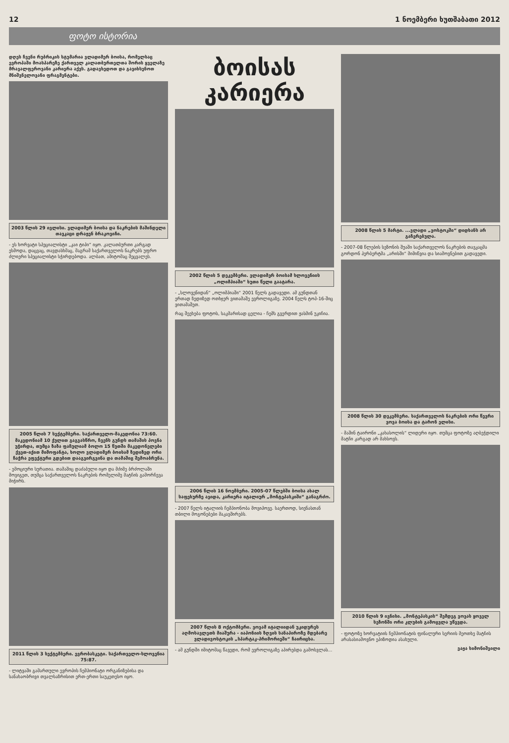12 1 ნოემბერი ხუთშაბათი 2012
ფოტო ისტორია
დღეს ჩვენი რუბრიკის სტუმარია ვლადიმერ ბოისა, რომელსაც ევროპაში მოასპარეზე ქართველ კალათბურთელთა შორის ყველაზე მრავალფეროვანი კარიერა აქვს. გადავხედოთ და გავიხსენოთ მნიშვნელოვანი ფრაგმენტები.
2003 წლის 29 ივლისი. ვლადიმერ ბოისა და ნაკრების მაშინდელი თავკაცი დრაჟენ ბრაკოვიჩი.
- ეს ხორვატი სპეციალისტი „კაი ტიპი“ იყო. კალათბურთი კარგად ესმოდა, დაცვაც, თავდასხმაც, მაგრამ საქართველოს ნაკრებს უფრო ძლიერი სპეციალისტი სჭირდებოდა. ალბათ, ამიტომაც შეცვალეს.
2005 წლის 7 სექტემბერი. საქართველო-მაკედონია 73:60. მაკედონიამ 10 ქულით გაგვასწრო, ჩვენს გუნდს თამაშის პოვნა უჭირდა, თუმცა ზაზა ფაჩულიამ ბოლო 15 წუთში მაკედონელები ქვეთ-იქით მიმოფანტა, ხოლო ვლადიმერ ბოისამ ზედიზედ ორი ჩაჭრა ეფექტური გდებით დააგვირგვინა და თამაშიც შემოაბრუნა.
- ემოციური სურათია. თამაშიც დაძაბული იყო და მძიმე ბრძოლაში მოვიგეთ, თუმცა საქართველოს ნაკრების რომელიმე მატჩის გამორჩევა მიჭირს.
2011 წლის 3 სექტემბერი. ევრობასკეტი. საქართველო-სლოვენია 75:87.
- ლიტვაში გამართული ევროპის ჩემპიონატი ორგანიზებისა და სანახაობრივი თვალსაზრისით ერთ-ერთი საუკეთესო იყო.
ბოისას კარიერა
2002 წლის 5 დეკემბერი. ვლადიმერ ბოისამ სლოვენიის „ოლიმპიაში“ ხუთი წელი გაატარა.
- „სლოვენიდან“ „ოლიმპიაში“ 2001 წელს გადავედი. ამ გუნდთან ერთად ზედიზედ ოთხჯერ ვითამაშე ევროლიგაზე. 2004 წელს ტოპ-16-შიც ვითამაშეთ.
რაც შეეხება ფოტოს, საკმარისად ცელია - ჩემს გვერდით ჟასმინ უკიჩია.
2006 წლის 16 ნოემბერი. 2005-07 წლებში ბოისა ახალ საფეხურზე ავიდა, კარიერა იტალიურ „მონტეპასკიში“ განაგრძო.
- 2007 წელს იტალიის ჩემპიონობა მოვიპოვე. საერთოდ, სიენასთან თბილი მოგონებები მაკავშირებს.
2007 წლის 8 ოქტომბერი. ვოვამ იტალიიდან უკიდურეს აღმოსავლეთს მიაშურა - იაპონიის ზღვის სანაპიროზე მდებარე ვლადივოსტოკის „სპარტაკ-პრიმორიეში“ ჩაირიცხა.
- ამ გუნდში იმიტომაც წავედი, რომ ევროლიგაზე აპირებდა გამოსვლას...
2008 წლის 5 მარტი. ...ვლადი „ვოსტოკში“ დიდხანს არ გაჩერებულა.
- 2007-08 წლების სეზონის შუაში საქართველოს ნაკრების თავკაცმა გორდონ ჰერბერტმა „არისში“ მიმიწვია და სიამოვნებით გადავედი.
2008 წლის 30 დეკემბერი. საქართველოს ნაკრების ორი წევრი ვოვა ბოისა და ტარონ ელისი.
- მაშინ ტაირონი „კახასოლის“ ლიდერი იყო. თუმცა ფოტოზე აღბეჭდილი მატჩი კარგად არ მახსოვს.
2010 წლის 9 ივნისი. „მონტეპასკის“ შემდეგ ვოვას ყოველ სეზონში ორი კლუბის გამოცვლა უწევდა.
- ფოტოზე ხორვატიის ჩემპიონატის ფინალური სერიის მეოთხე მატჩის არასასიამოვნო ეპიზოდია ასახული.
ვაჟა სიმონიშვილი